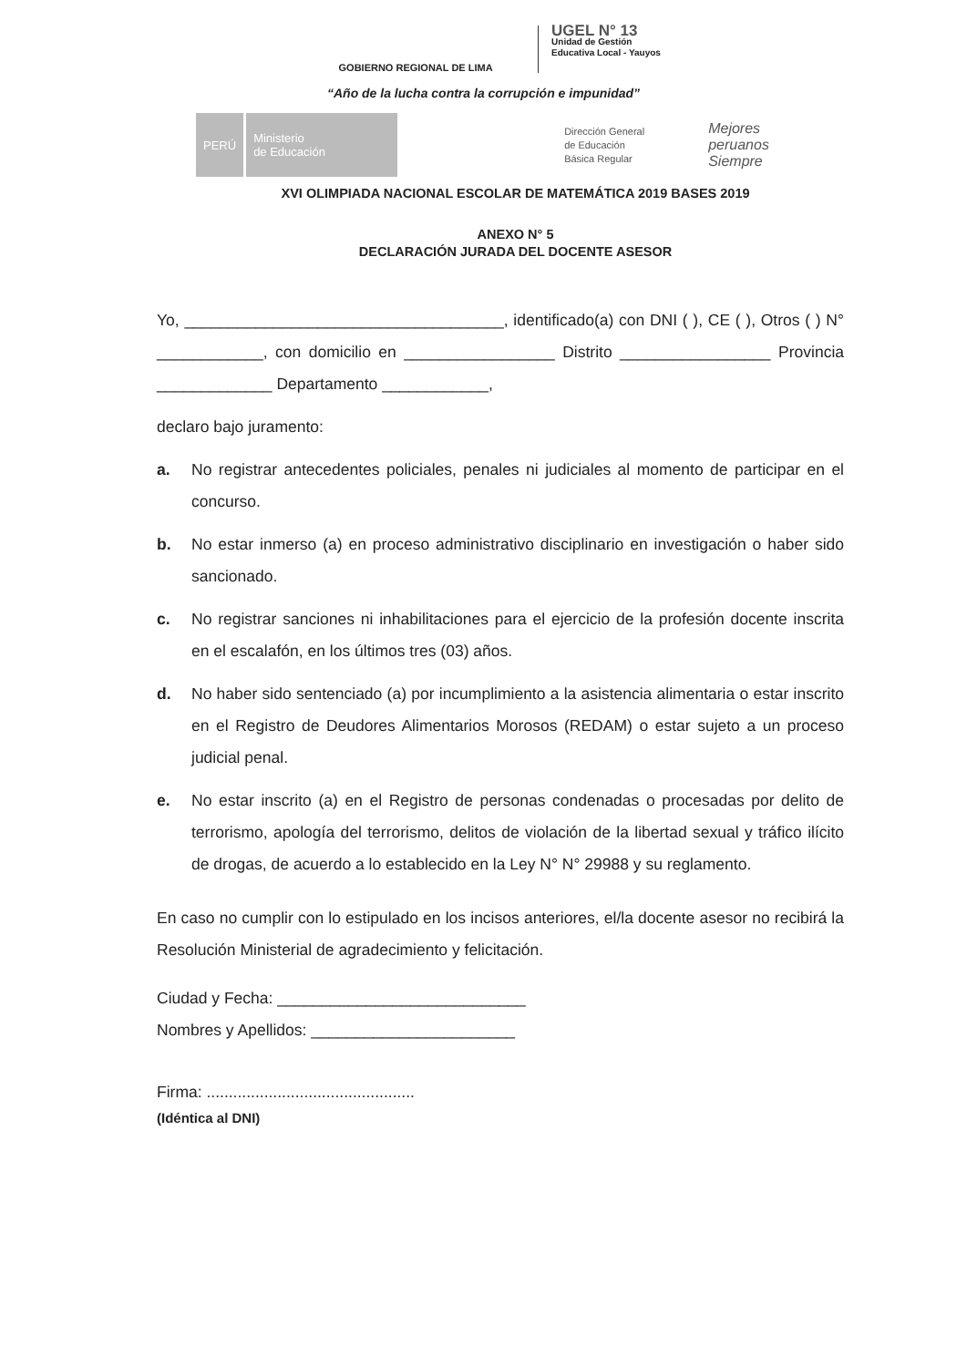GOBIERNO REGIONAL DE LIMA
UGEL N° 13
Unidad de Gestión
Educativa Local - Yauyos
“Año de la lucha contra la corrupción e impunidad”
PERÚ
Ministerio
de Educación
Dirección General
de Educación
Básica Regular
Mejores
peruanos
Siempre
XVI OLIMPIADA NACIONAL ESCOLAR DE MATEMÁTICA 2019 BASES 2019
ANEXO N° 5
DECLARACIÓN JURADA DEL DOCENTE ASESOR
Yo, ____________________________________, identificado(a) con DNI ( ), CE ( ), Otros ( ) N° ____________, con domicilio en _________________ Distrito _________________ Provincia _____________ Departamento ____________,
declaro bajo juramento:
a. No registrar antecedentes policiales, penales ni judiciales al momento de participar en el concurso.
b. No estar inmerso (a) en proceso administrativo disciplinario en investigación o haber sido sancionado.
c. No registrar sanciones ni inhabilitaciones para el ejercicio de la profesión docente inscrita en el escalafón, en los últimos tres (03) años.
d. No haber sido sentenciado (a) por incumplimiento a la asistencia alimentaria o estar inscrito en el Registro de Deudores Alimentarios Morosos (REDAM) o estar sujeto a un proceso judicial penal.
e. No estar inscrito (a) en el Registro de personas condenadas o procesadas por delito de terrorismo, apología del terrorismo, delitos de violación de la libertad sexual y tráfico ilícito de drogas, de acuerdo a lo establecido en la Ley N° N° 29988 y su reglamento.
En caso no cumplir con lo estipulado en los incisos anteriores, el/la docente asesor no recibirá la Resolución Ministerial de agradecimiento y felicitación.
Ciudad y Fecha: ____________________________
Nombres y Apellidos: _______________________
Firma: ...............................................
(Idéntica al DNI)